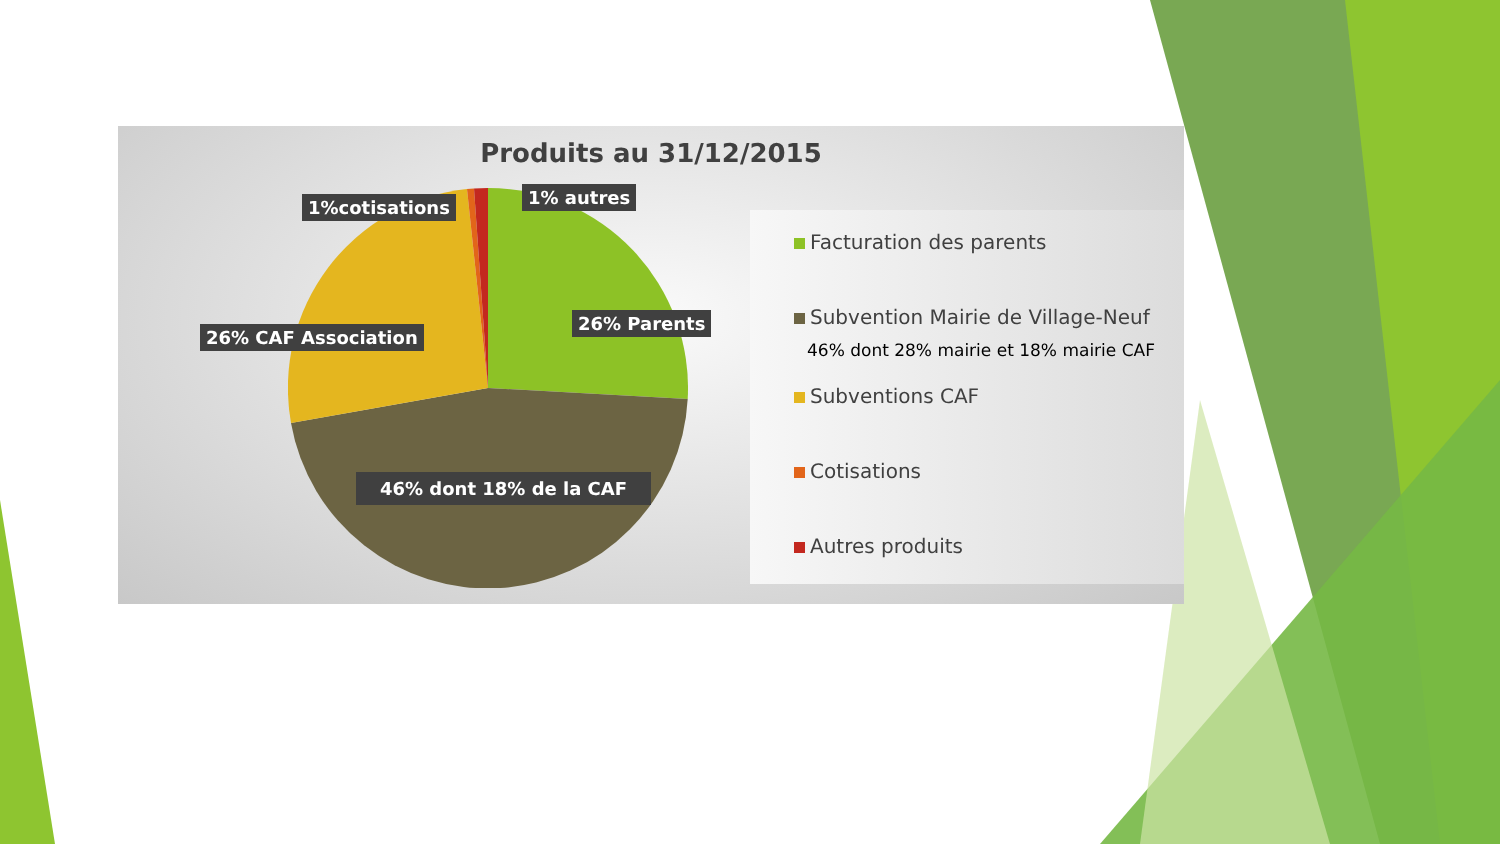Produits au 31/12/2015
1%cotisations 1% autres
26% Parents
26% CAF Association
46% dont 18% de la CAF
Facturation des parents
Subvention Mairie de Village-Neuf
46% dont 28% mairie et 18% mairie CAF
Subventions CAF
Cotisations
Autres produits